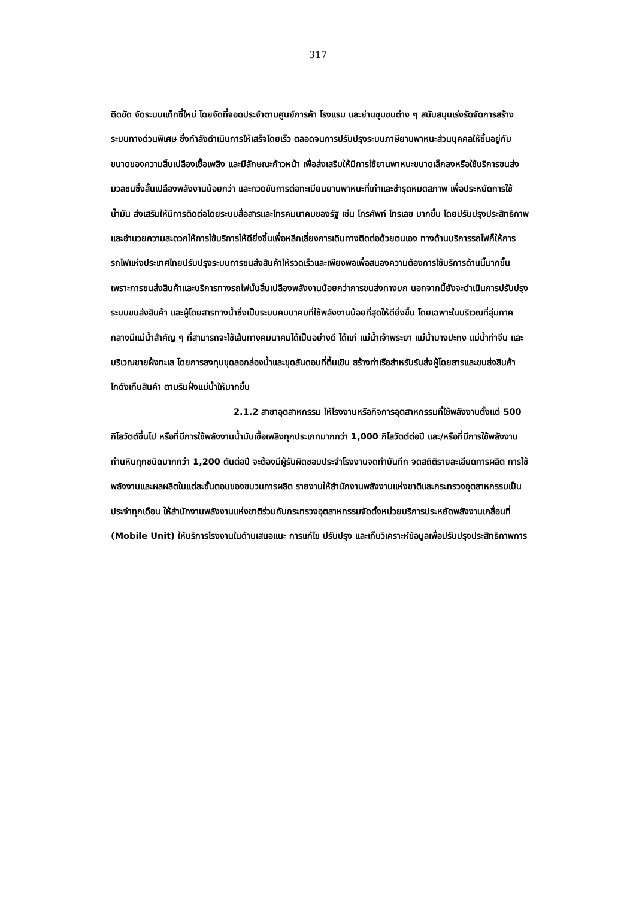317
ติดขัด จัดระบบแท็กซี่ใหม่ โดยจัดที่จอดประจำตามศูนย์การค้า โรงแรม และย่านชุมชนต่าง ๆ สนับสนุนเร่งรัดจัดการสร้างระบบทางด่วนพิเศษ ซึ่งกำลังดำเนินการให้เสร็จโดยเร็ว ตลอดจนการปรับปรุงระบบภาษียานพาหนะส่วนบุคคลให้ขึ้นอยู่กับขนาดของความสิ้นเปลืองเชื้อเพลิง และมีลักษณะก้าวหน้า เพื่อส่งเสริมให้มีการใช้ยานพาหนะขนาดเล็กลงหรือใช้บริการขนส่งมวลชนซึ่งสิ้นเปลืองพลังงานน้อยกว่า และกวดขันการต่อทะเบียนยานพาหนะที่เก่าและชำรุดหมดสภาพ เพื่อประหยัดการใช้น้ำมัน ส่งเสริมให้มีการติดต่อโดยระบบสื่อสารและโทรคมนาคมของรัฐ เช่น โทรศัพท์ โทรเลข มากขึ้น โดยปรับปรุงประสิทธิภาพและอำนวยความสะดวกให้การใช้บริการให้ดียิ่งขึ้นเพื่อหลีกเลี่ยงการเดินทางติดต่อด้วยตนเอง ทางด้านบริการรถไฟก็ให้การรถไฟแห่งประเทศไทยปรับปรุงระบบการขนส่งสินค้าให้รวดเร็วและเพียงพอเพื่อสนองความต้องการใช้บริการด้านนี้มากขึ้น เพราะการขนส่งสินค้าและบริการทางรถไฟนั้นสิ้นเปลืองพลังงานน้อยกว่าการขนส่งทางบก นอกจากนี้ยังจะดำเนินการปรับปรุงระบบขนส่งสินค้า และผู้โดยสารทางน้ำซึ่งเป็นระบบคมนาคมที่ใช้พลังงานน้อยที่สุดให้ดียิ่งขึ้น โดยเฉพาะในบริเวณที่ลุ่มภาคกลางมีแม่น้ำสำคัญ ๆ ที่สามารถจะใช้เส้นทางคมนาคมได้เป็นอย่างดี ได้แก่ แม่น้ำเจ้าพระยา แม่น้ำบางปะกง แม่น้ำท่าจีน และบริเวณชายฝั่งทะเล โดยการลงทุนขุดลอกล่องน้ำและขุดสันดอนที่ตื้นเขิน สร้างท่าเรือสำหรับรับส่งผู้โดยสารและขนส่งสินค้า โกดังเก็บสินค้า ตามริมฝั่งแม่น้ำให้มากขึ้น
2.1.2 สาขาอุตสาหกรรม ให้โรงงานหรือกิจการอุตสาหกรรมที่ใช้พลังงานตั้งแต่ 500 กิโลวัตต์ขึ้นไป หรือที่มีการใช้พลังงานน้ำมันเชื้อเพลิงทุกประเภทมากกว่า 1,000 กิโลวัตต์ต่อปี และ/หรือที่มีการใช้พลังงานถ่านหินทุกชนิดมากกว่า 1,200 ตันต่อปี จะต้องมีผู้รับผิดชอบประจำโรงงานจดทำบันทึก จดสถิติรายละเอียดการผลิต การใช้พลังงานและผลผลิตในแต่ละขั้นตอนของขบวนการผลิต รายงานให้สำนักงานพลังงานแห่งชาติและกระทรวงอุตสาหกรรมเป็นประจำทุกเดือน ให้สำนักงานพลังงานแห่งชาติร่วมกับกระทรวงอุตสาหกรรมจัดตั้งหน่วยบริการประหยัดพลังงานเคลื่อนที่ (Mobile Unit) ให้บริการโรงงานในด้านเสนอแนะ การแก้ไข ปรับปรุง และเก็บวิเคราะห์ข้อมูลเพื่อปรับปรุงประสิทธิภาพการ